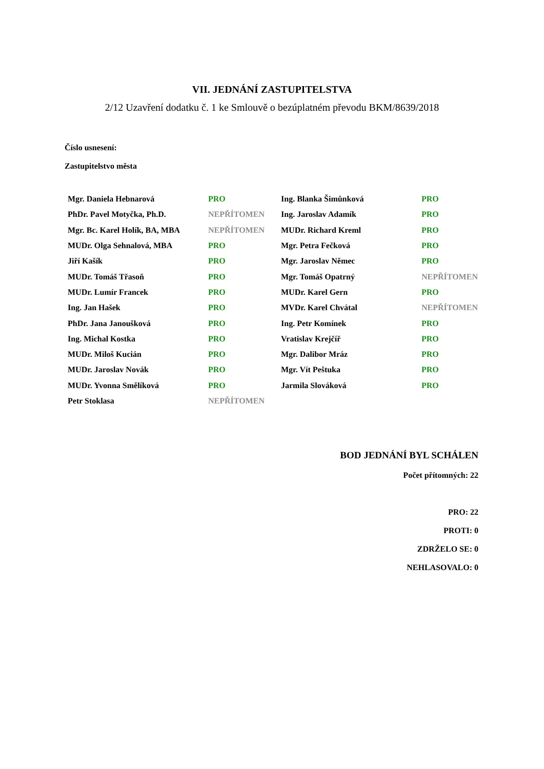VII. JEDNÁNÍ ZASTUPITELSTVA
2/12 Uzavření dodatku č. 1 ke Smlouvě o bezúplatném převodu BKM/8639/2018
Číslo usnesení:
Zastupitelstvo města
| Mgr. Daniela Hebnarová | PRO | Ing. Blanka Šimůnková | PRO |
| PhDr. Pavel Motyčka, Ph.D. | NEPŘÍTOMEN | Ing. Jaroslav Adamík | PRO |
| Mgr. Bc. Karel Holík, BA, MBA | NEPŘÍTOMEN | MUDr. Richard Kreml | PRO |
| MUDr. Olga Sehnalová, MBA | PRO | Mgr. Petra Fečková | PRO |
| Jiří Kašík | PRO | Mgr. Jaroslav Němec | PRO |
| MUDr. Tomáš Třasoň | PRO | Mgr. Tomáš Opatrný | NEPŘÍTOMEN |
| MUDr. Lumír Francek | PRO | MUDr. Karel Gern | PRO |
| Ing. Jan Hašek | PRO | MVDr. Karel Chvátal | NEPŘÍTOMEN |
| PhDr. Jana Janoušková | PRO | Ing. Petr Komínek | PRO |
| Ing. Michal Kostka | PRO | Vratislav Krejčíř | PRO |
| MUDr. Miloš Kucián | PRO | Mgr. Dalibor Mráz | PRO |
| MUDr. Jaroslav Novák | PRO | Mgr. Vít Peštuka | PRO |
| MUDr. Yvonna Smělíková | PRO | Jarmila Slováková | PRO |
| Petr Stoklasa | NEPŘÍTOMEN | | |
BOD JEDNÁNÍ BYL SCHÁLEN
Počet přítomných: 22
PRO: 22
PROTI: 0
ZDRŽELO SE: 0
NEHLASOVALO: 0